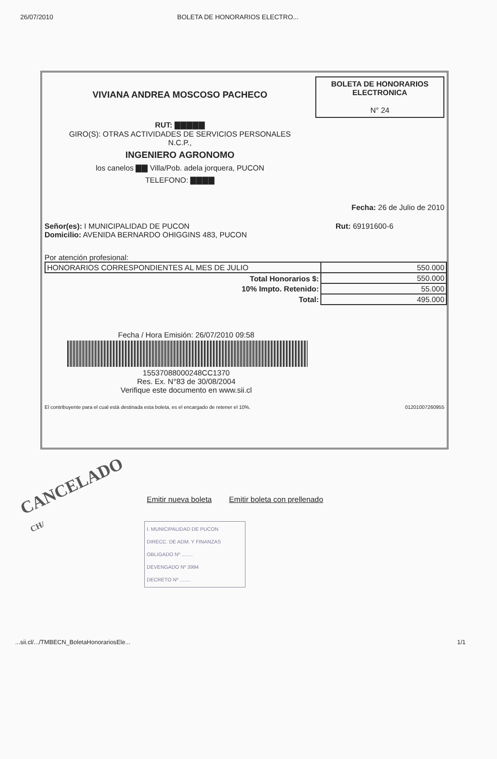26/07/2010 BOLETA DE HONORARIOS ELECTRO...
VIVIANA ANDREA MOSCOSO PACHECO
RUT: ▇▇▇▇▇
GIRO(S): OTRAS ACTIVIDADES DE SERVICIOS PERSONALES
N.C.P.,
INGENIERO AGRONOMO
los canelos ▇▇ Villa/Pob. adela jorquera, PUCON
TELEFONO: ▇▇▇▇
BOLETA DE HONORARIOS
ELECTRONICA
N° 24
Fecha: 26 de Julio de 2010
Señor(es): I MUNICIPALIDAD DE PUCON
Domicilio: AVENIDA BERNARDO OHIGGINS 483, PUCON
Rut: 69191600-6
Por atención profesional:
| HONORARIOS CORRESPONDIENTES AL MES DE JULIO | 550.000 |
| Total Honorarios $: | 550.000 |
| 10% Impto. Retenido: | 55.000 |
| Total: | 495.000 |
Fecha / Hora Emisión: 26/07/2010 09:58
15537088000248CC1370
Res. Ex. N°83 de 30/08/2004
Verifique este documento en www.sii.cl
El contribuyente para el cual está destinada esta boleta, es el encargado de retener el 10%. 01201007260955
CANCELADO
CH/
Emitir nueva boleta Emitir boleta con prellenado
I. MUNICIPALIDAD DE PUCON
DIRECC. DE ADM. Y FINANZAS
OBLIGADO Nº ........
DEVENGADO Nº 3994
DECRETO Nº ........
...sii.cl/.../TMBECN_BoletaHonorariosEle... 1/1